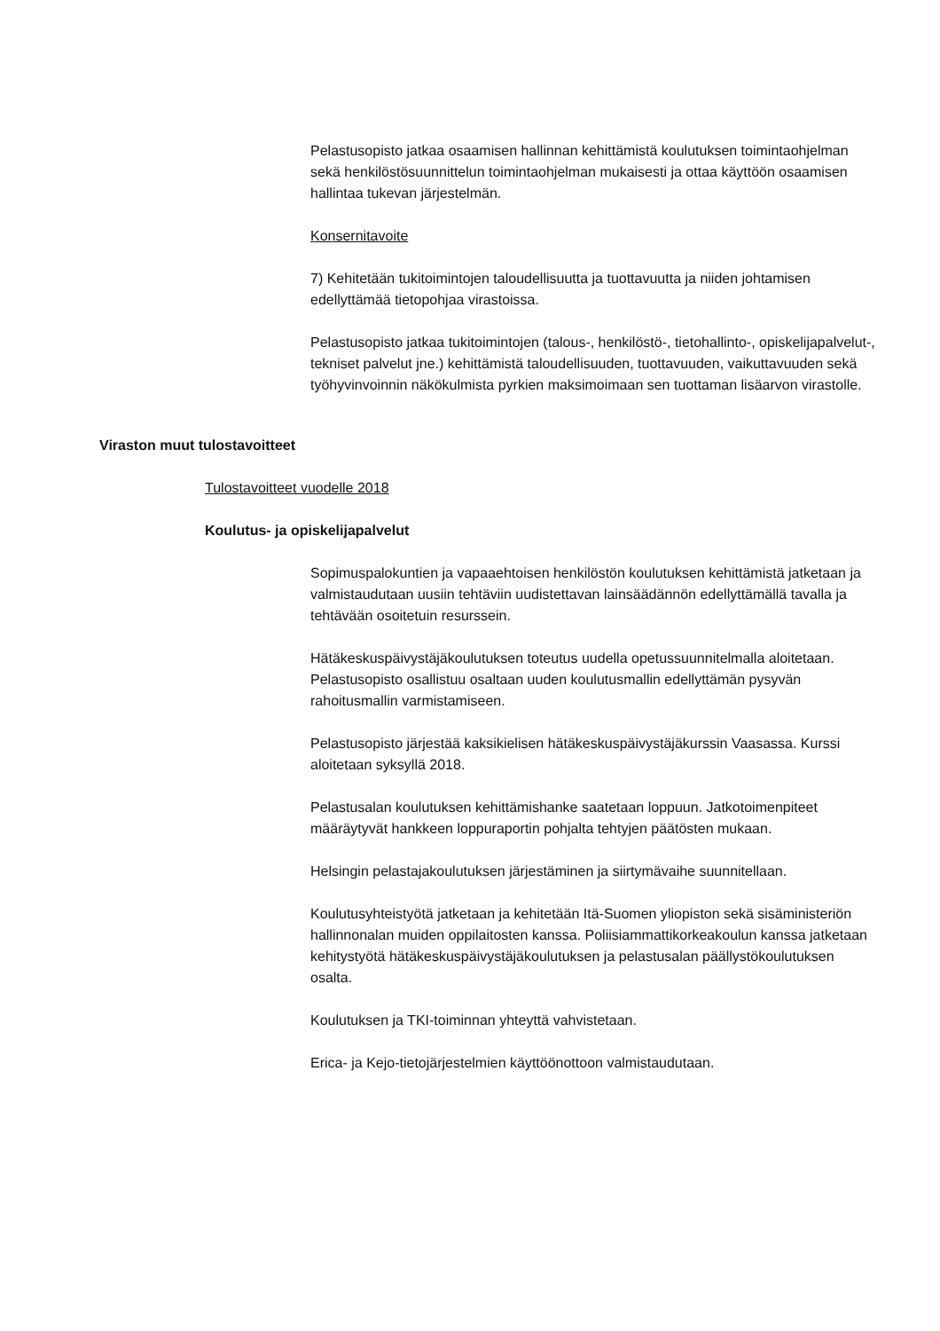Pelastusopisto jatkaa osaamisen hallinnan kehittämistä koulutuksen toimintaohjelman sekä henkilöstösuunnittelun toimintaohjelman mukaisesti ja ottaa käyttöön osaamisen hallintaa tukevan järjestelmän.
Konsernitavoite
7) Kehitetään tukitoimintojen taloudellisuutta ja tuottavuutta ja niiden johtamisen edellyttämää tietopohjaa virastoissa.
Pelastusopisto jatkaa tukitoimintojen (talous-, henkilöstö-, tietohallinto-, opiskelijapalvelut-, tekniset palvelut jne.) kehittämistä taloudellisuuden, tuottavuuden, vaikuttavuuden sekä työhyvinvoinnin näkökulmista pyrkien maksimoimaan sen tuottaman lisäarvon virastolle.
Viraston muut tulostavoitteet
Tulostavoitteet vuodelle 2018
Koulutus- ja opiskelijapalvelut
Sopimuspalokuntien ja vapaaehtoisen henkilöstön koulutuksen kehittämistä jatketaan ja valmistaudutaan uusiin tehtäviin uudistettavan lainsäädännön edellyttämällä tavalla ja tehtävään osoitetuin resurssein.
Hätäkeskuspäivystäjäkoulutuksen toteutus uudella opetussuunnitelmalla aloitetaan. Pelastusopisto osallistuu osaltaan uuden koulutusmallin edellyttämän pysyvän rahoitusmallin varmistamiseen.
Pelastusopisto järjestää kaksikielisen hätäkeskuspäivystäjäkurssin Vaasassa. Kurssi aloitetaan syksyllä 2018.
Pelastusalan koulutuksen kehittämishanke saatetaan loppuun. Jatkotoimenpiteet määräytyvät hankkeen loppuraportin pohjalta tehtyjen päätösten mukaan.
Helsingin pelastajakoulutuksen järjestäminen ja siirtymävaihe suunnitellaan.
Koulutusyhteistyötä jatketaan ja kehitetään Itä-Suomen yliopiston sekä sisäministeriön hallinnonalan muiden oppilaitosten kanssa. Poliisiammattikorkeakoulun kanssa jatketaan kehitystyötä hätäkeskuspäivystäjäkoulutuksen ja pelastusalan päällystökoulutuksen osalta.
Koulutuksen ja TKI-toiminnan yhteyttä vahvistetaan.
Erica- ja Kejo-tietojärjestelmien käyttöönottoon valmistaudutaan.